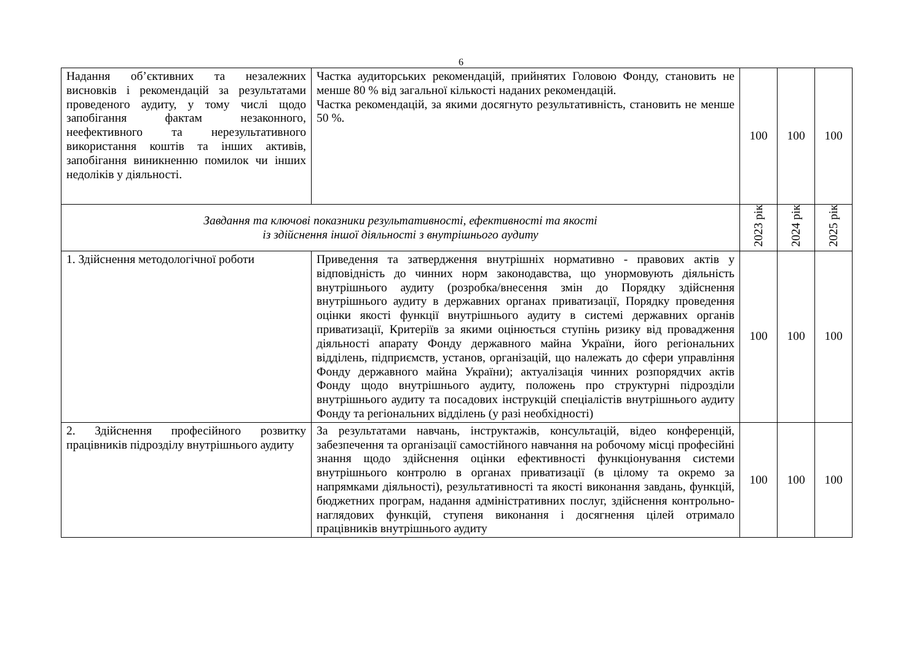6
| Надання об’єктивних та незалежних висновків і рекомендацій за результатами проведеного аудиту, у тому числі щодо запобігання фактам незаконного, неефективного та нерезультативного використання коштів та інших активів, запобігання виникненню помилок чи інших недоліків у діяльності. | Частка аудиторських рекомендацій, прийнятих Головою Фонду, становить не менше 80 % від загальної кількості наданих рекомендацій. Частка рекомендацій, за якими досягнуто результативність, становить не менше 50 %. | 100 | 100 | 100 |
| Завдання та ключові показники результативності, ефективності та якості із здійснення іншої діяльності з внутрішнього аудиту | | 2023 рік | 2024 рік | 2025 рік |
| 1. Здійснення методологічної роботи | Приведення та затвердження внутрішніх нормативно - правових актів у відповідність до чинних норм законодавства, що унормовують діяльність внутрішнього аудиту (розробка/внесення змін до Порядку здійснення внутрішнього аудиту в державних органах приватизації, Порядку проведення оцінки якості функції внутрішнього аудиту в системі державних органів приватизації, Критеріїв за якими оцінюється ступінь ризику від провадження діяльності апарату Фонду державного майна України, його регіональних відділень, підприємств, установ, організацій, що належать до сфери управління Фонду державного майна України); актуалізація чинних розпорядчих актів Фонду щодо внутрішнього аудиту, положень про структурні підрозділи внутрішнього аудиту та посадових інструкцій спеціалістів внутрішнього аудиту Фонду та регіональних відділень (у разі необхідності) | 100 | 100 | 100 |
| 2. Здійснення професійного розвитку працівників підрозділу внутрішнього аудиту | За результатами навчань, інструктажів, консультацій, відео конференцій, забезпечення та організації самостійного навчання на робочому місці професійні знання щодо здійснення оцінки ефективності функціонування системи внутрішнього контролю в органах приватизації (в цілому та окремо за напрямками діяльності), результативності та якості виконання завдань, функцій, бюджетних програм, надання адміністративних послуг, здійснення контрольно-наглядових функцій, ступеня виконання і досягнення цілей отримало працівників внутрішнього аудиту | 100 | 100 | 100 |